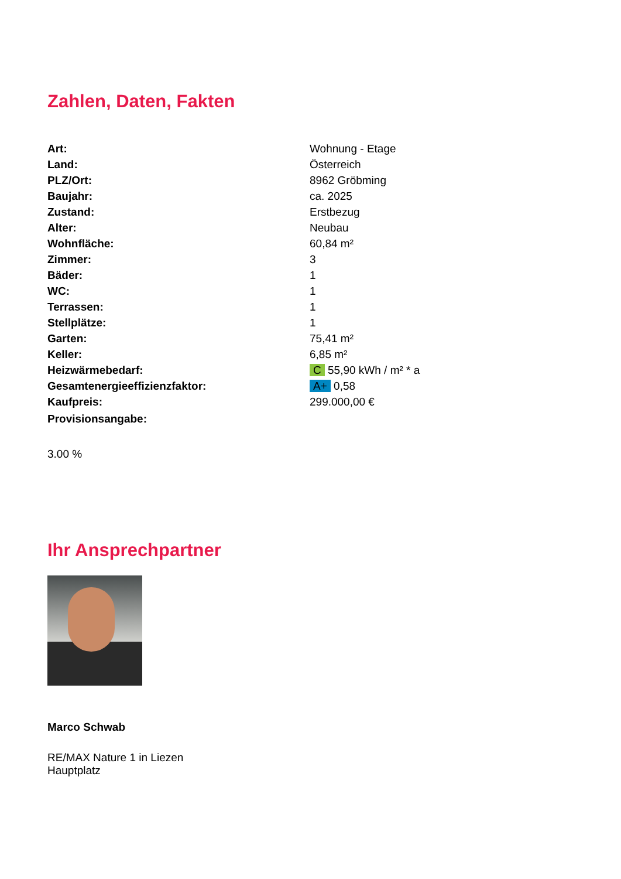Zahlen, Daten, Fakten
| Art: | Wohnung - Etage |
| Land: | Österreich |
| PLZ/Ort: | 8962 Gröbming |
| Baujahr: | ca. 2025 |
| Zustand: | Erstbezug |
| Alter: | Neubau |
| Wohnfläche: | 60,84 m² |
| Zimmer: | 3 |
| Bäder: | 1 |
| WC: | 1 |
| Terrassen: | 1 |
| Stellplätze: | 1 |
| Garten: | 75,41 m² |
| Keller: | 6,85 m² |
| Heizwärmebedarf: | C 55,90 kWh / m² * a |
| Gesamtenergieeffizienzfaktor: | A+ 0,58 |
| Kaufpreis: | 299.000,00 € |
| Provisionsangabe: | |
3.00 %
Ihr Ansprechpartner
Marco Schwab
RE/MAX Nature 1 in Liezen
Hauptplatz